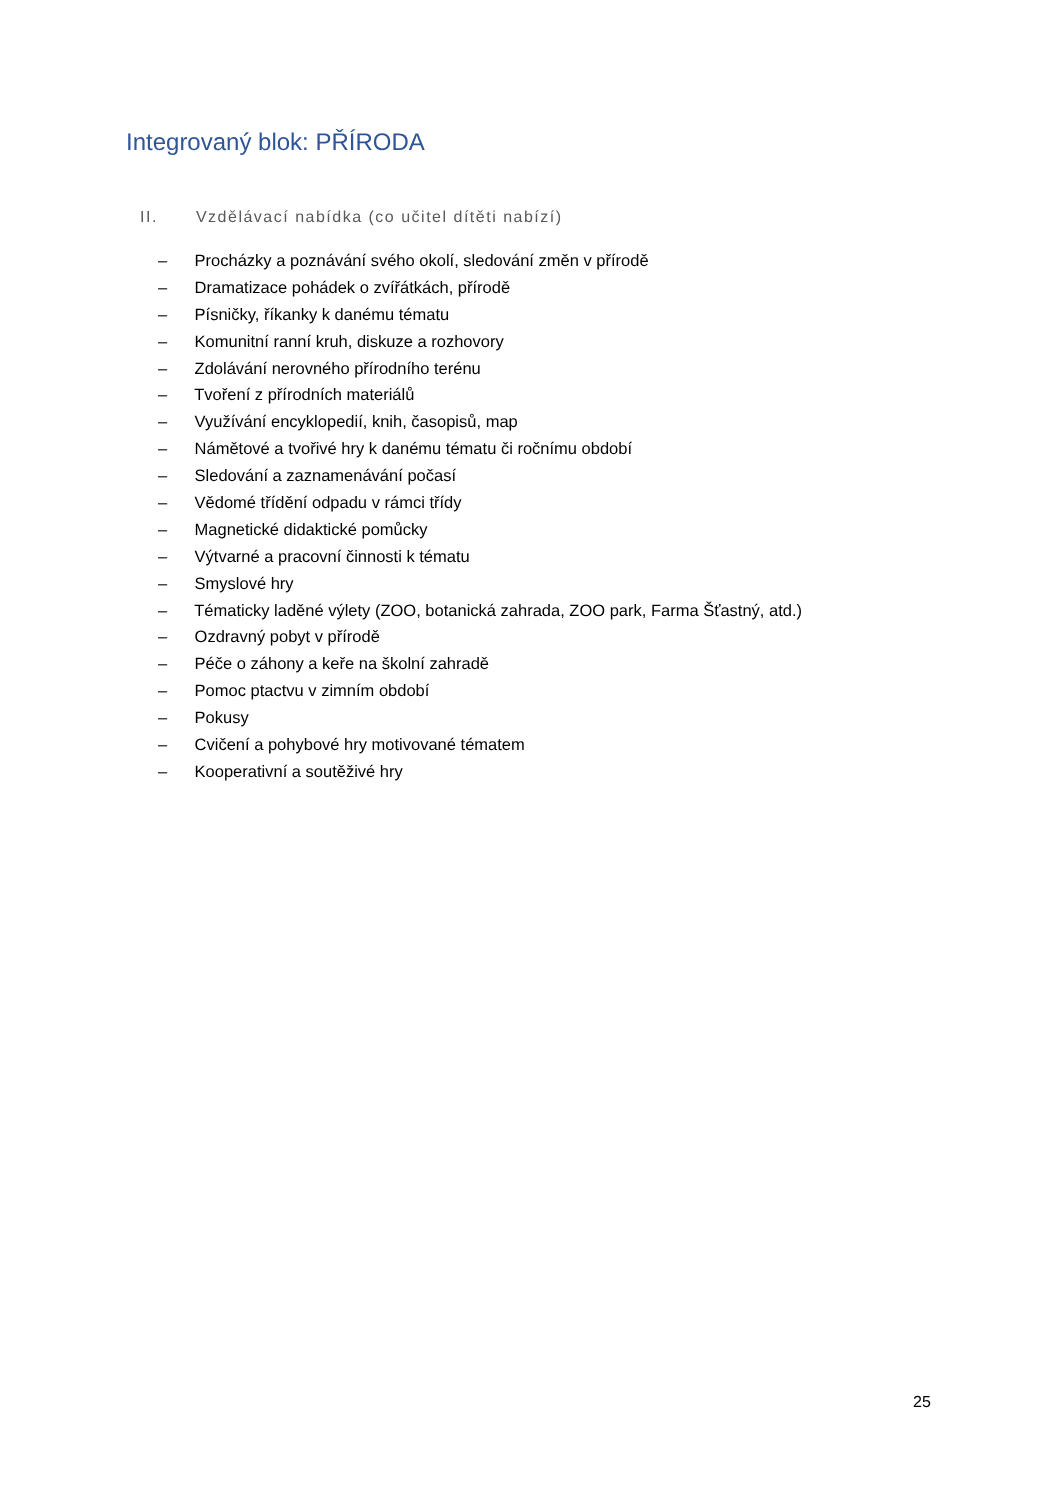Integrovaný blok: PŘÍRODA
II. Vzdělávací nabídka (co učitel dítěti nabízí)
– Procházky a poznávání svého okolí, sledování změn v přírodě
– Dramatizace pohádek o zvířátkách, přírodě
– Písničky, říkanky k danému tématu
– Komunitní ranní kruh, diskuze a rozhovory
– Zdolávání nerovného přírodního terénu
– Tvoření z přírodních materiálů
– Využívání encyklopedií, knih, časopisů, map
– Námětové a tvořivé hry k danému tématu či ročnímu období
– Sledování a zaznamenávání počasí
– Vědomé třídění odpadu v rámci třídy
– Magnetické didaktické pomůcky
– Výtvarné a pracovní činnosti k tématu
– Smyslové hry
– Tématicky laděné výlety (ZOO, botanická zahrada, ZOO park, Farma Šťastný, atd.)
– Ozdravný pobyt v přírodě
– Péče o záhony a keře na školní zahradě
– Pomoc ptactvu v zimním období
– Pokusy
– Cvičení a pohybové hry motivované tématem
– Kooperativní a soutěživé hry
25